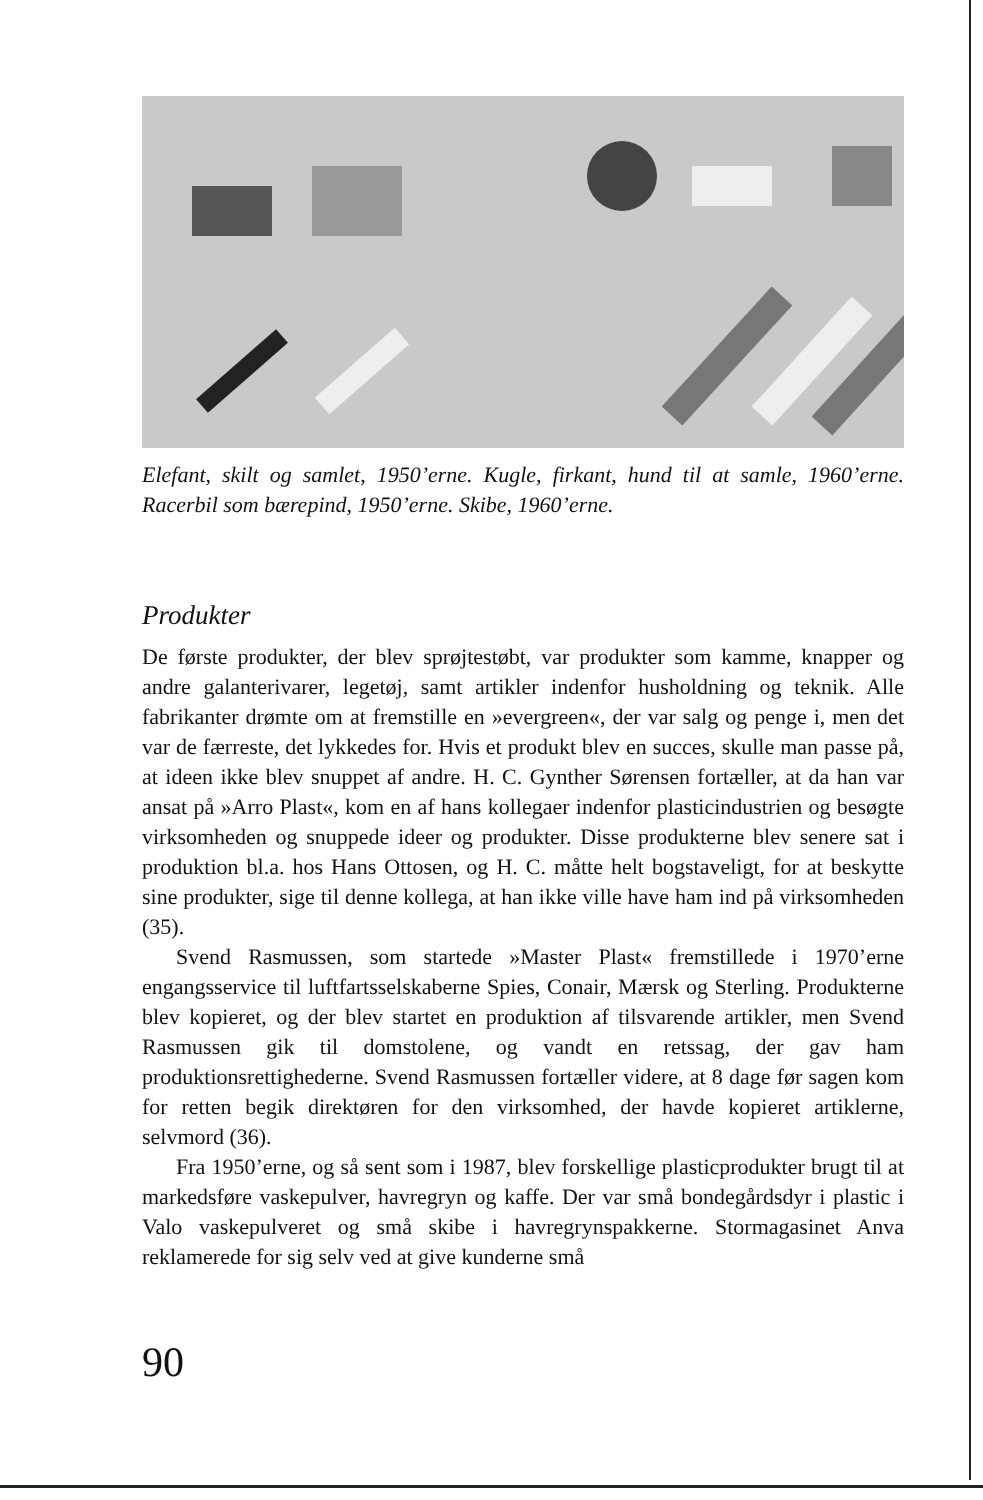Elefant, skilt og samlet, 1950’erne. Kugle, firkant, hund til at samle, 1960’erne. Racerbil som bærepind, 1950’erne. Skibe, 1960’erne.
Produkter
De første produkter, der blev sprøjtestøbt, var produkter som kamme, knapper og andre galanterivarer, legetøj, samt artikler indenfor husholdning og teknik. Alle fabrikanter drømte om at fremstille en »evergreen«, der var salg og penge i, men det var de færreste, det lykkedes for. Hvis et produkt blev en succes, skulle man passe på, at ideen ikke blev snuppet af andre. H. C. Gynther Sørensen fortæller, at da han var ansat på »Arro Plast«, kom en af hans kollegaer indenfor plasticindustrien og besøgte virksomheden og snuppede ideer og produkter. Disse produkterne blev senere sat i produktion bl.a. hos Hans Ottosen, og H. C. måtte helt bogstaveligt, for at beskytte sine produkter, sige til denne kollega, at han ikke ville have ham ind på virksomheden (35).
Svend Rasmussen, som startede »Master Plast« fremstillede i 1970’erne engangsservice til luftfartsselskaberne Spies, Conair, Mærsk og Sterling. Produkterne blev kopieret, og der blev startet en produktion af tilsvarende artikler, men Svend Rasmussen gik til domstolene, og vandt en retssag, der gav ham produktionsrettighederne. Svend Rasmussen fortæller videre, at 8 dage før sagen kom for retten begik direktøren for den virksomhed, der havde kopieret artiklerne, selvmord (36).
Fra 1950’erne, og så sent som i 1987, blev forskellige plasticprodukter brugt til at markedsføre vaskepulver, havregryn og kaffe. Der var små bondegårdsdyr i plastic i Valo vaskepulveret og små skibe i havregrynspakkerne. Stormagasinet Anva reklamerede for sig selv ved at give kunderne små
90